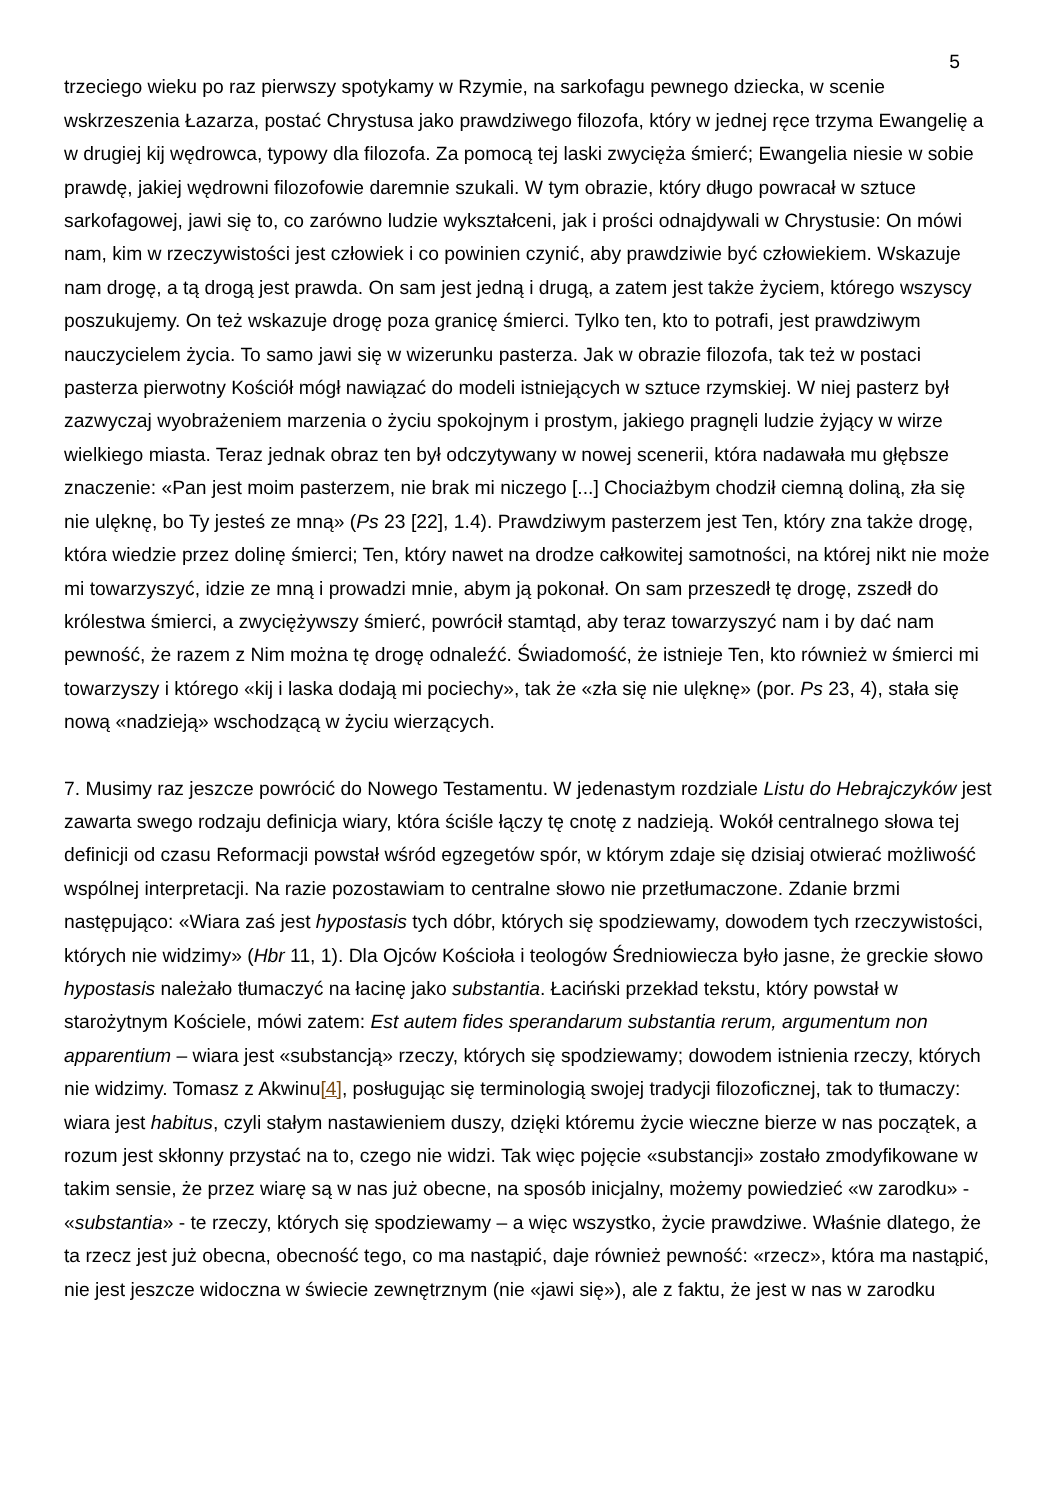5
trzeciego wieku po raz pierwszy spotykamy w Rzymie, na sarkofagu pewnego dziecka, w scenie wskrzeszenia Łazarza, postać Chrystusa jako prawdziwego filozofa, który w jednej ręce trzyma Ewangelię a w drugiej kij wędrowca, typowy dla filozofa. Za pomocą tej laski zwycięża śmierć; Ewangelia niesie w sobie prawdę, jakiej wędrowni filozofowie daremnie szukali. W tym obrazie, który długo powracał w sztuce sarkofagowej, jawi się to, co zarówno ludzie wykształceni, jak i prości odnajdywali w Chrystusie: On mówi nam, kim w rzeczywistości jest człowiek i co powinien czynić, aby prawdziwie być człowiekiem. Wskazuje nam drogę, a tą drogą jest prawda. On sam jest jedną i drugą, a zatem jest także życiem, którego wszyscy poszukujemy. On też wskazuje drogę poza granicę śmierci. Tylko ten, kto to potrafi, jest prawdziwym nauczycielem życia. To samo jawi się w wizerunku pasterza. Jak w obrazie filozofa, tak też w postaci pasterza pierwotny Kościół mógł nawiązać do modeli istniejących w sztuce rzymskiej. W niej pasterz był zazwyczaj wyobrażeniem marzenia o życiu spokojnym i prostym, jakiego pragnęli ludzie żyjący w wirze wielkiego miasta. Teraz jednak obraz ten był odczytywany w nowej scenerii, która nadawała mu głębsze znaczenie: «Pan jest moim pasterzem, nie brak mi niczego [...] Chociażbym chodził ciemną doliną, zła się nie ulęknę, bo Ty jesteś ze mną» (Ps 23 [22], 1.4). Prawdziwym pasterzem jest Ten, który zna także drogę, która wiedzie przez dolinę śmierci; Ten, który nawet na drodze całkowitej samotności, na której nikt nie może mi towarzyszyć, idzie ze mną i prowadzi mnie, abym ją pokonał. On sam przeszedł tę drogę, zszedł do królestwa śmierci, a zwyciężywszy śmierć, powrócił stamtąd, aby teraz towarzyszyć nam i by dać nam pewność, że razem z Nim można tę drogę odnaleźć. Świadomość, że istnieje Ten, kto również w śmierci mi towarzyszy i którego «kij i laska dodają mi pociechy», tak że «zła się nie ulęknę» (por. Ps 23, 4), stała się nową «nadzieją» wschodzącą w życiu wierzących.
7. Musimy raz jeszcze powrócić do Nowego Testamentu. W jedenastym rozdziale Listu do Hebrajczyków jest zawarta swego rodzaju definicja wiary, która ściśle łączy tę cnotę z nadzieją. Wokół centralnego słowa tej definicji od czasu Reformacji powstał wśród egzegetów spór, w którym zdaje się dzisiaj otwierać możliwość wspólnej interpretacji. Na razie pozostawiam to centralne słowo nie przetłumaczone. Zdanie brzmi następująco: «Wiara zaś jest hypostasis tych dóbr, których się spodziewamy, dowodem tych rzeczywistości, których nie widzimy» (Hbr 11, 1). Dla Ojców Kościoła i teologów Średniowiecza było jasne, że greckie słowo hypostasis należało tłumaczyć na łacinę jako substantia. Łaciński przekład tekstu, który powstał w starożytnym Kościele, mówi zatem: Est autem fides sperandarum substantia rerum, argumentum non apparentium – wiara jest «substancją» rzeczy, których się spodziewamy; dowodem istnienia rzeczy, których nie widzimy. Tomasz z Akwinu[4], posługując się terminologią swojej tradycji filozoficznej, tak to tłumaczy: wiara jest habitus, czyli stałym nastawieniem duszy, dzięki któremu życie wieczne bierze w nas początek, a rozum jest skłonny przystać na to, czego nie widzi. Tak więc pojęcie «substancji» zostało zmodyfikowane w takim sensie, że przez wiarę są w nas już obecne, na sposób inicjalny, możemy powiedzieć «w zarodku» - «substantia» - te rzeczy, których się spodziewamy – a więc wszystko, życie prawdziwe. Właśnie dlatego, że ta rzecz jest już obecna, obecność tego, co ma nastąpić, daje również pewność: «rzecz», która ma nastąpić, nie jest jeszcze widoczna w świecie zewnętrznym (nie «jawi się»), ale z faktu, że jest w nas w zarodku